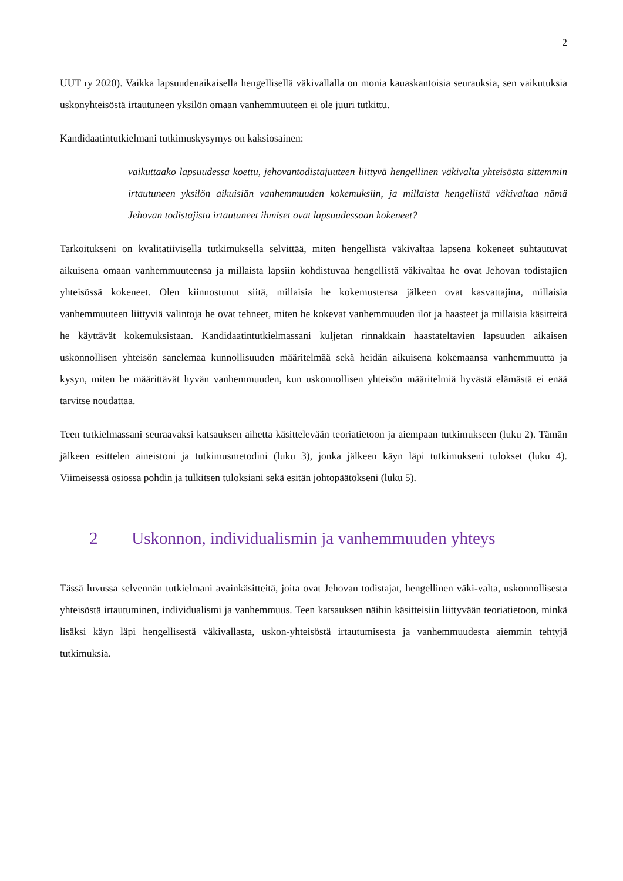2
UUT ry 2020). Vaikka lapsuudenaikaisella hengellisellä väkivallalla on monia kauaskantoisia seurauksia, sen vaikutuksia uskonyhteisöstä irtautuneen yksilön omaan vanhemmuuteen ei ole juuri tutkittu.
Kandidaatintutkielmani tutkimuskysymys on kaksiosainen:
vaikuttaako lapsuudessa koettu, jehovantodistajuuteen liittyvä hengellinen väkivalta yhteisöstä sittemmin irtautuneen yksilön aikuisiän vanhemmuuden kokemuksiin, ja millaista hengellistä väkivaltaa nämä Jehovan todistajista irtautuneet ihmiset ovat lapsuudessaan kokeneet?
Tarkoitukseni on kvalitatiivisella tutkimuksella selvittää, miten hengellistä väkivaltaa lapsena kokeneet suhtautuvat aikuisena omaan vanhemmuuteensa ja millaista lapsiin kohdistuvaa hengellistä väkivaltaa he ovat Jehovan todistajien yhteisössä kokeneet. Olen kiinnostunut siitä, millaisia he kokemustensa jälkeen ovat kasvattajina, millaisia vanhemmuuteen liittyviä valintoja he ovat tehneet, miten he kokevat vanhemmuuden ilot ja haasteet ja millaisia käsitteitä he käyttävät kokemuksistaan. Kandidaatintutkielmassani kuljetan rinnakkain haastateltavien lapsuuden aikaisen uskonnollisen yhteisön sanelemaa kunnollisuuden määritelmää sekä heidän aikuisena kokemaansa vanhemmuutta ja kysyn, miten he määrittävät hyvän vanhemmuuden, kun uskonnollisen yhteisön määritelmiä hyvästä elämästä ei enää tarvitse noudattaa.
Teen tutkielmassani seuraavaksi katsauksen aihetta käsittelevään teoriatietoon ja aiempaan tutkimukseen (luku 2). Tämän jälkeen esittelen aineistoni ja tutkimusmetodini (luku 3), jonka jälkeen käyn läpi tutkimukseni tulokset (luku 4). Viimeisessä osiossa pohdin ja tulkitsen tuloksiani sekä esitän johtopäätökseni (luku 5).
2 Uskonnon, individualismin ja vanhemmuuden yhteys
Tässä luvussa selvennän tutkielmani avainkäsitteitä, joita ovat Jehovan todistajat, hengellinen väki-valta, uskonnollisesta yhteisöstä irtautuminen, individualismi ja vanhemmuus. Teen katsauksen näihin käsitteisiin liittyvään teoriatietoon, minkä lisäksi käyn läpi hengellisestä väkivallasta, uskon-yhteisöstä irtautumisesta ja vanhemmuudesta aiemmin tehtyjä tutkimuksia.